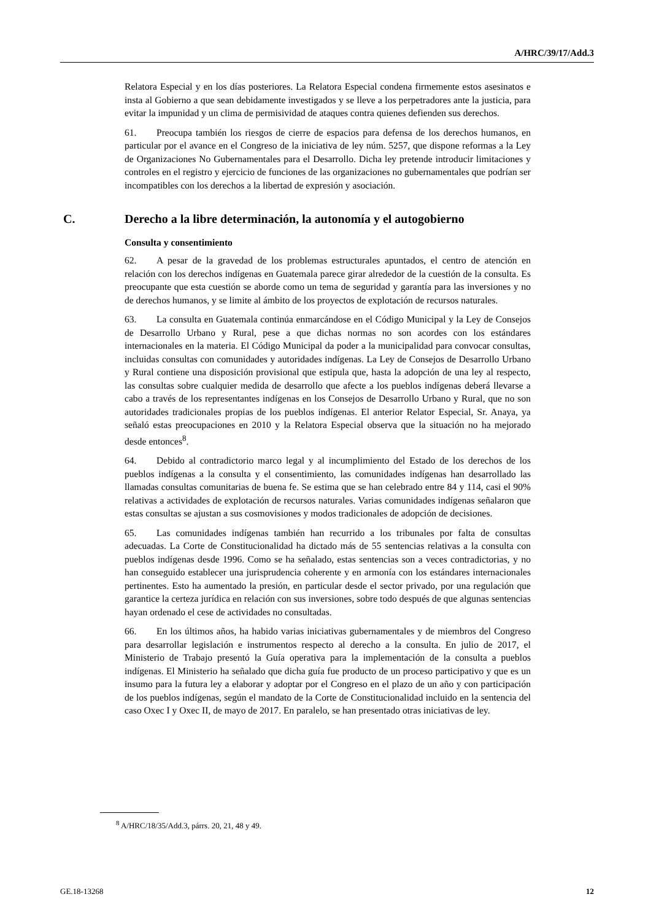A/HRC/39/17/Add.3
Relatora Especial y en los días posteriores. La Relatora Especial condena firmemente estos asesinatos e insta al Gobierno a que sean debidamente investigados y se lleve a los perpetradores ante la justicia, para evitar la impunidad y un clima de permisividad de ataques contra quienes defienden sus derechos.
61. Preocupa también los riesgos de cierre de espacios para defensa de los derechos humanos, en particular por el avance en el Congreso de la iniciativa de ley núm. 5257, que dispone reformas a la Ley de Organizaciones No Gubernamentales para el Desarrollo. Dicha ley pretende introducir limitaciones y controles en el registro y ejercicio de funciones de las organizaciones no gubernamentales que podrían ser incompatibles con los derechos a la libertad de expresión y asociación.
C. Derecho a la libre determinación, la autonomía y el autogobierno
Consulta y consentimiento
62. A pesar de la gravedad de los problemas estructurales apuntados, el centro de atención en relación con los derechos indígenas en Guatemala parece girar alrededor de la cuestión de la consulta. Es preocupante que esta cuestión se aborde como un tema de seguridad y garantía para las inversiones y no de derechos humanos, y se limite al ámbito de los proyectos de explotación de recursos naturales.
63. La consulta en Guatemala continúa enmarcándose en el Código Municipal y la Ley de Consejos de Desarrollo Urbano y Rural, pese a que dichas normas no son acordes con los estándares internacionales en la materia. El Código Municipal da poder a la municipalidad para convocar consultas, incluidas consultas con comunidades y autoridades indígenas. La Ley de Consejos de Desarrollo Urbano y Rural contiene una disposición provisional que estipula que, hasta la adopción de una ley al respecto, las consultas sobre cualquier medida de desarrollo que afecte a los pueblos indígenas deberá llevarse a cabo a través de los representantes indígenas en los Consejos de Desarrollo Urbano y Rural, que no son autoridades tradicionales propias de los pueblos indígenas. El anterior Relator Especial, Sr. Anaya, ya señaló estas preocupaciones en 2010 y la Relatora Especial observa que la situación no ha mejorado desde entonces<sup>8</sup>.
64. Debido al contradictorio marco legal y al incumplimiento del Estado de los derechos de los pueblos indígenas a la consulta y el consentimiento, las comunidades indígenas han desarrollado las llamadas consultas comunitarias de buena fe. Se estima que se han celebrado entre 84 y 114, casi el 90% relativas a actividades de explotación de recursos naturales. Varias comunidades indígenas señalaron que estas consultas se ajustan a sus cosmovisiones y modos tradicionales de adopción de decisiones.
65. Las comunidades indígenas también han recurrido a los tribunales por falta de consultas adecuadas. La Corte de Constitucionalidad ha dictado más de 55 sentencias relativas a la consulta con pueblos indígenas desde 1996. Como se ha señalado, estas sentencias son a veces contradictorias, y no han conseguido establecer una jurisprudencia coherente y en armonía con los estándares internacionales pertinentes. Esto ha aumentado la presión, en particular desde el sector privado, por una regulación que garantice la certeza jurídica en relación con sus inversiones, sobre todo después de que algunas sentencias hayan ordenado el cese de actividades no consultadas.
66. En los últimos años, ha habido varias iniciativas gubernamentales y de miembros del Congreso para desarrollar legislación e instrumentos respecto al derecho a la consulta. En julio de 2017, el Ministerio de Trabajo presentó la Guía operativa para la implementación de la consulta a pueblos indígenas. El Ministerio ha señalado que dicha guía fue producto de un proceso participativo y que es un insumo para la futura ley a elaborar y adoptar por el Congreso en el plazo de un año y con participación de los pueblos indígenas, según el mandato de la Corte de Constitucionalidad incluido en la sentencia del caso Oxec I y Oxec II, de mayo de 2017. En paralelo, se han presentado otras iniciativas de ley.
<sup>8</sup> A/HRC/18/35/Add.3, párrs. 20, 21, 48 y 49.
GE.18-13268 12